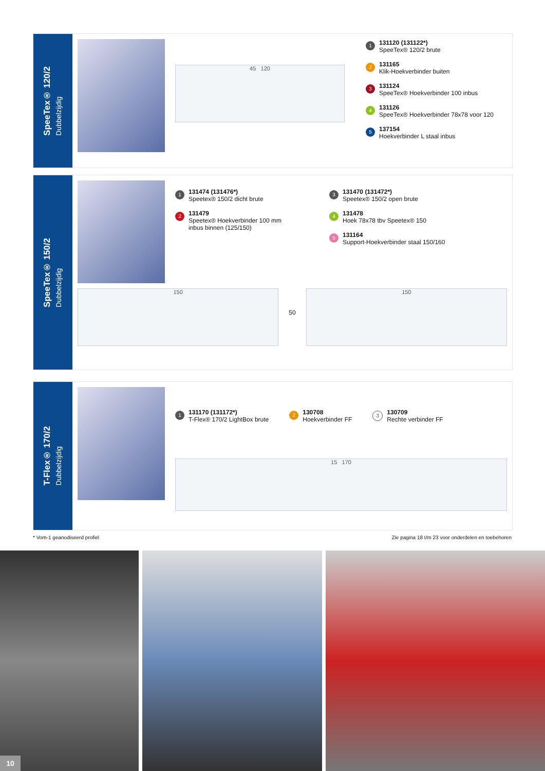SpeeTex® 120/2
Dubbelzijdig
45 120
1
131120 (131122*)
SpeeTex® 120/2 brute
2
131165
Klik-Hoekverbinder buiten
3
131124
SpeeTex® Hoekverbinder 100 inbus
4
131126
SpeeTex® Hoekverbinder 78x78 voor 120
5
137154
Hoekverbinder L staal inbus
SpeeTex® 150/2
Dubbelzijdig
1
131474 (131476*)
Speetex® 150/2 dicht brute
2
131479
Speetex® Hoekverbinder 100 mm
inbus binnen (125/150)
3
131470 (131472*)
Speetex® 150/2 open brute
4
131478
Hoek 78x78 tbv Speetex® 150
5
131164
Support-Hoekverbinder staal 150/160
150
50
150
T-Flex® 170/2
Dubbelzijdig
1
131170 (131172*)
T-Flex® 170/2 LightBox brute
2
130708
Hoekverbinder FF
3
130709
Rechte verbinder FF
15 170
* Vom-1 geanodiseerd profiel Zie pagina 18 t/m 23 voor onderdelen en toebehoren
10